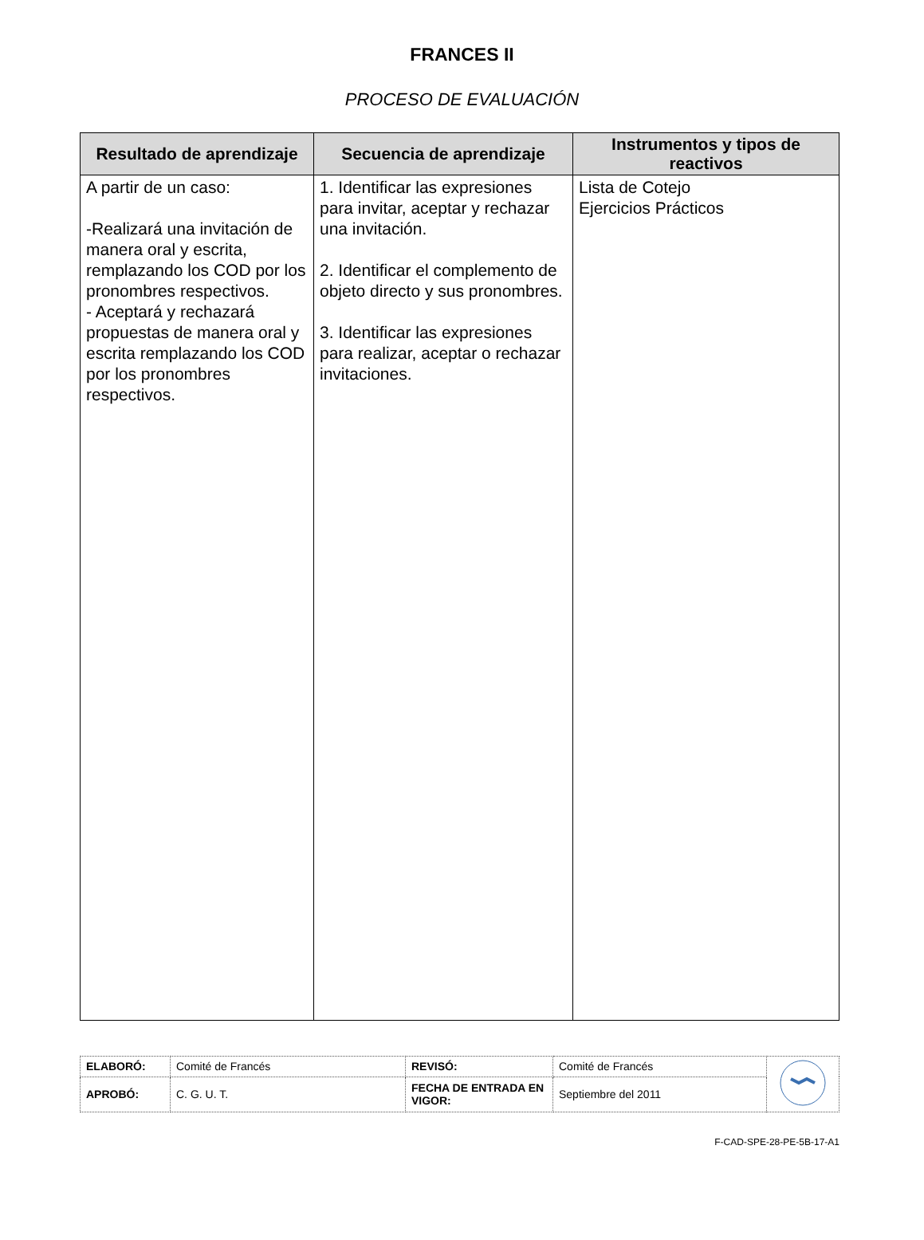FRANCES II
PROCESO DE EVALUACIÓN
| Resultado de aprendizaje | Secuencia de aprendizaje | Instrumentos y tipos de reactivos |
| --- | --- | --- |
| A partir de un caso: -Realizará una invitación de manera oral y escrita, remplazando los COD por los pronombres respectivos. - Aceptará y rechazará propuestas de manera oral y escrita remplazando los COD por los pronombres respectivos. | 1. Identificar las expresiones para invitar, aceptar y rechazar una invitación. 2. Identificar el complemento de objeto directo y sus pronombres. 3. Identificar las expresiones para realizar, aceptar o rechazar invitaciones. | Lista de Cotejo Ejercicios Prácticos |
| ELABORÓ: | Comité de Francés | REVISÓ: | Comité de Francés | |
| APROBÓ: | C. G. U. T. | FECHA DE ENTRADA EN VIGOR: | Septiembre del 2011 | |
F-CAD-SPE-28-PE-5B-17-A1